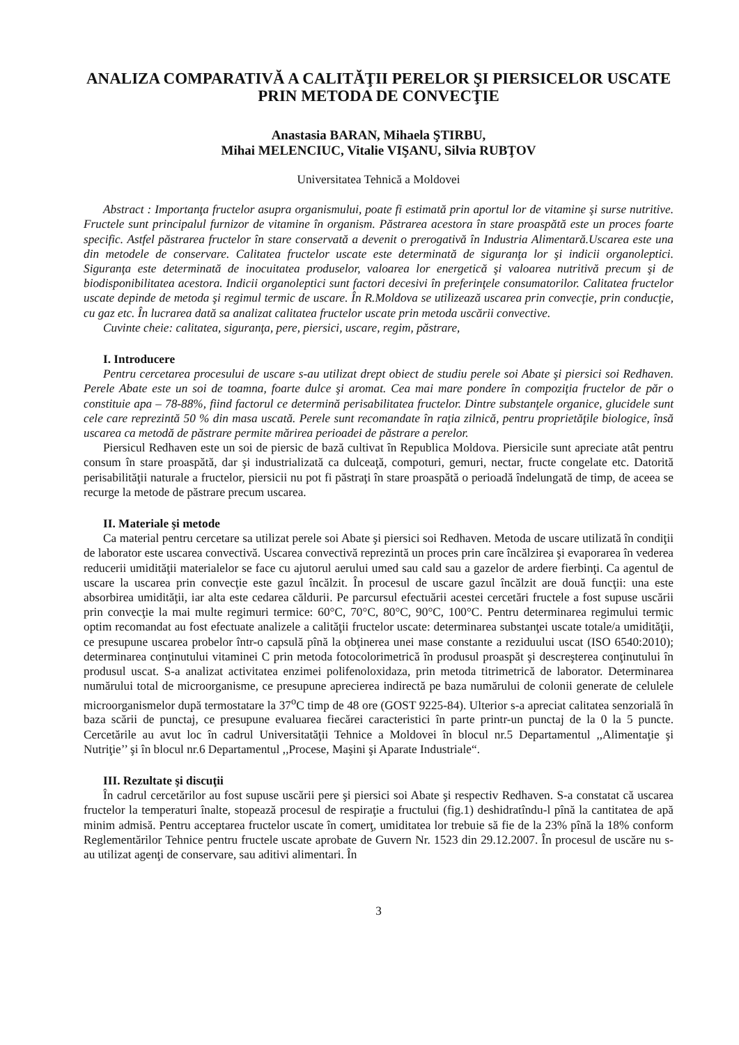ANALIZA COMPARATIVĂ A CALITĂŢII PERELOR ŞI PIERSICELOR USCATE PRIN METODA DE CONVECŢIE
Anastasia BARAN, Mihaela ŞTIRBU,
Mihai MELENCIUC, Vitalie VIŞANU, Silvia RUBŢOV
Universitatea Tehnică a Moldovei
Abstract : Importanţa fructelor asupra organismului, poate fi estimată prin aportul lor de vitamine şi surse nutritive. Fructele sunt principalul furnizor de vitamine în organism. Păstrarea acestora în stare proaspătă este un proces foarte specific. Astfel păstrarea fructelor în stare conservată a devenit o prerogativă în Industria Alimentară.Uscarea este una din metodele de conservare. Calitatea fructelor uscate este determinată de siguranţa lor şi indicii organoleptici. Siguranţa este determinată de inocuitatea produselor, valoarea lor energetică şi valoarea nutritivă precum şi de biodisponibilitatea acestora. Indicii organoleptici sunt factori decesivi în preferinţele consumatorilor. Calitatea fructelor uscate depinde de metoda şi regimul termic de uscare. În R.Moldova se utilizează uscarea prin convecţie, prin conducţie, cu gaz etc. În lucrarea dată sa analizat calitatea fructelor uscate prin metoda uscării convective.
Cuvinte cheie: calitatea, siguranţa, pere, piersici, uscare, regim, păstrare,
I. Introducere
Pentru cercetarea procesului de uscare s-au utilizat drept obiect de studiu perele soi Abate şi piersici soi Redhaven. Perele Abate este un soi de toamna, foarte dulce şi aromat. Cea mai mare pondere în compoziţia fructelor de păr o constituie apa – 78-88%, fiind factorul ce determină perisabilitatea fructelor. Dintre substanţele organice, glucidele sunt cele care reprezintă 50 % din masa uscată. Perele sunt recomandate în raţia zilnică, pentru proprietăţile biologice, însă uscarea ca metodă de păstrare permite mărirea perioadei de păstrare a perelor.
Piersicul Redhaven este un soi de piersic de bază cultivat în Republica Moldova. Piersicile sunt apreciate atât pentru consum în stare proaspătă, dar şi industrializată ca dulceaţă, compoturi, gemuri, nectar, fructe congelate etc. Datorită perisabilităţii naturale a fructelor, piersicii nu pot fi păstraţi în stare proaspătă o perioadă îndelungată de timp, de aceea se recurge la metode de păstrare precum uscarea.
II. Materiale şi metode
Ca material pentru cercetare sa utilizat perele soi Abate şi piersici soi Redhaven. Metoda de uscare utilizată în condiţii de laborator este uscarea convectivă. Uscarea convectivă reprezintă un proces prin care încălzirea şi evaporarea în vederea reducerii umidităţii materialelor se face cu ajutorul aerului umed sau cald sau a gazelor de ardere fierbinţi. Ca agentul de uscare la uscarea prin convecţie este gazul încălzit. În procesul de uscare gazul încălzit are două funcţii: una este absorbirea umidităţii, iar alta este cedarea căldurii. Pe parcursul efectuării acestei cercetări fructele a fost supuse uscării prin convecţie la mai multe regimuri termice: 60°C, 70°C, 80°C, 90°C, 100°C. Pentru determinarea regimului termic optim recomandat au fost efectuate analizele a calităţii fructelor uscate: determinarea substanţei uscate totale/a umidităţii, ce presupune uscarea probelor într-o capsulă pînă la obţinerea unei mase constante a reziduului uscat (ISO 6540:2010); determinarea conţinutului vitaminei C prin metoda fotocolorimetrică în produsul proaspăt şi descreşterea conţinutului în produsul uscat. S-a analizat activitatea enzimei polifenoloxidaza, prin metoda titrimetrică de laborator. Determinarea numărului total de microorganisme, ce presupune aprecierea indirectă pe baza numărului de colonii generate de celulele microorganismelor după termostatare la 37<sup>o</sup>C timp de 48 ore (GOST 9225-84). Ulterior s-a apreciat calitatea senzorială în baza scării de punctaj, ce presupune evaluarea fiecărei caracteristici în parte printr-un punctaj de la 0 la 5 puncte. Cercetările au avut loc în cadrul Universitatăţii Tehnice a Moldovei în blocul nr.5 Departamentul ,,Alimentaţie şi Nutriţie’’ şi în blocul nr.6 Departamentul ,,Procese, Maşini şi Aparate Industriale“.
III. Rezultate şi discuţii
În cadrul cercetărilor au fost supuse uscării pere şi piersici soi Abate şi respectiv Redhaven. S-a constatat că uscarea fructelor la temperaturi înalte, stopează procesul de respiraţie a fructului (fig.1) deshidratîndu-l pînă la cantitatea de apă minim admisă. Pentru acceptarea fructelor uscate în comerţ, umiditatea lor trebuie să fie de la 23% pînă la 18% conform Reglementărilor Tehnice pentru fructele uscate aprobate de Guvern Nr. 1523 din 29.12.2007. În procesul de uscăre nu s-au utilizat agenţi de conservare, sau aditivi alimentari. În
3